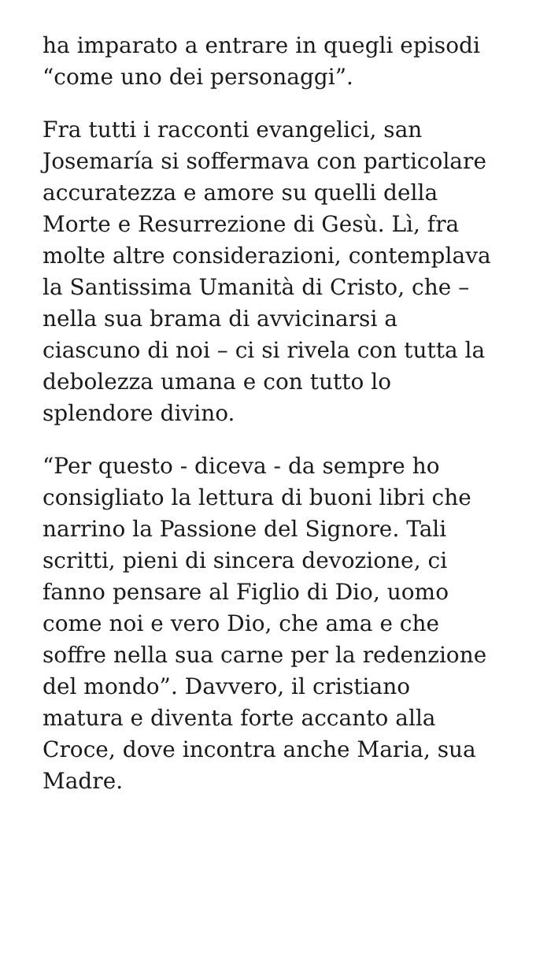ha imparato a entrare in quegli episodi “come uno dei personaggi”.
Fra tutti i racconti evangelici, san Josemaría si soffermava con particolare accuratezza e amore su quelli della Morte e Resurrezione di Gesù. Lì, fra molte altre considerazioni, contemplava la Santissima Umanità di Cristo, che – nella sua brama di avvicinarsi a ciascuno di noi – ci si rivela con tutta la debolezza umana e con tutto lo splendore divino.
“Per questo - diceva - da sempre ho consigliato la lettura di buoni libri che narrino la Passione del Signore. Tali scritti, pieni di sincera devozione, ci fanno pensare al Figlio di Dio, uomo come noi e vero Dio, che ama e che soffre nella sua carne per la redenzione del mondo”. Davvero, il cristiano matura e diventa forte accanto alla Croce, dove incontra anche Maria, sua Madre.